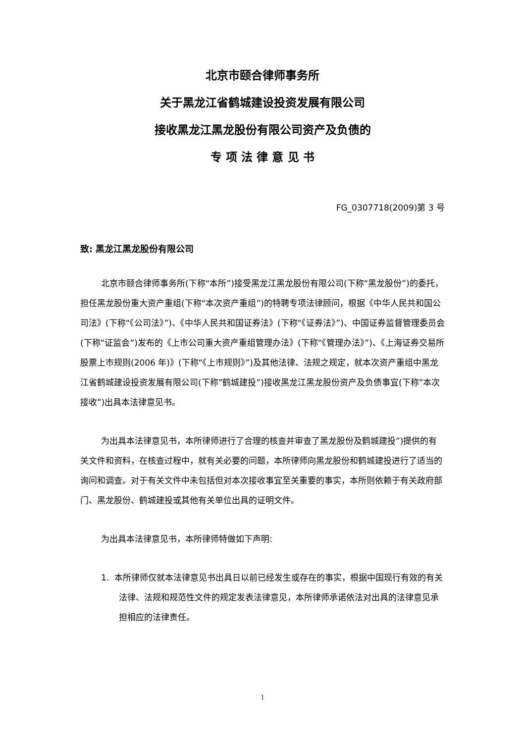北京市颐合律师事务所
关于黑龙江省鹤城建设投资发展有限公司
接收黑龙江黑龙股份有限公司资产及负债的
专 项 法 律 意 见 书
FG_0307718(2009)第 3 号
致: 黑龙江黑龙股份有限公司
北京市颐合律师事务所(下称“本所”)接受黑龙江黑龙股份有限公司(下称“黑龙股份”)的委托，担任黑龙股份重大资产重组(下称“本次资产重组”)的特聘专项法律顾问，根据《中华人民共和国公司法》(下称“《公司法》”)、《中华人民共和国证券法》(下称“《证券法》”)、中国证券监督管理委员会(下称“证监会”)发布的《上市公司重大资产重组管理办法》(下称“《管理办法》”)、《上海证券交易所股票上市规则(2006 年)》(下称“《上市规则》”)及其他法律、法规之规定，就本次资产重组中黑龙江省鹤城建设投资发展有限公司(下称”鹤城建投”)接收黑龙江黑龙股份资产及负债事宜(下称”本次接收”)出具本法律意见书。
为出具本法律意见书，本所律师进行了合理的核查并审查了黑龙股份及鹤城建投”)提供的有关文件和资料，在核查过程中，就有关必要的问题，本所律师向黑龙股份和鹤城建投进行了适当的询问和调查。对于有关文件中未包括但对本次接收事宜至关重要的事实，本所则依赖于有关政府部门、黑龙股份、鹤城建投或其他有关单位出具的证明文件。
为出具本法律意见书，本所律师特做如下声明:
1. 本所律师仅就本法律意见书出具日以前已经发生或存在的事实，根据中国现行有效的有关法律、法规和规范性文件的规定发表法律意见，本所律师承诺依法对出具的法律意见承担相应的法律责任。
1